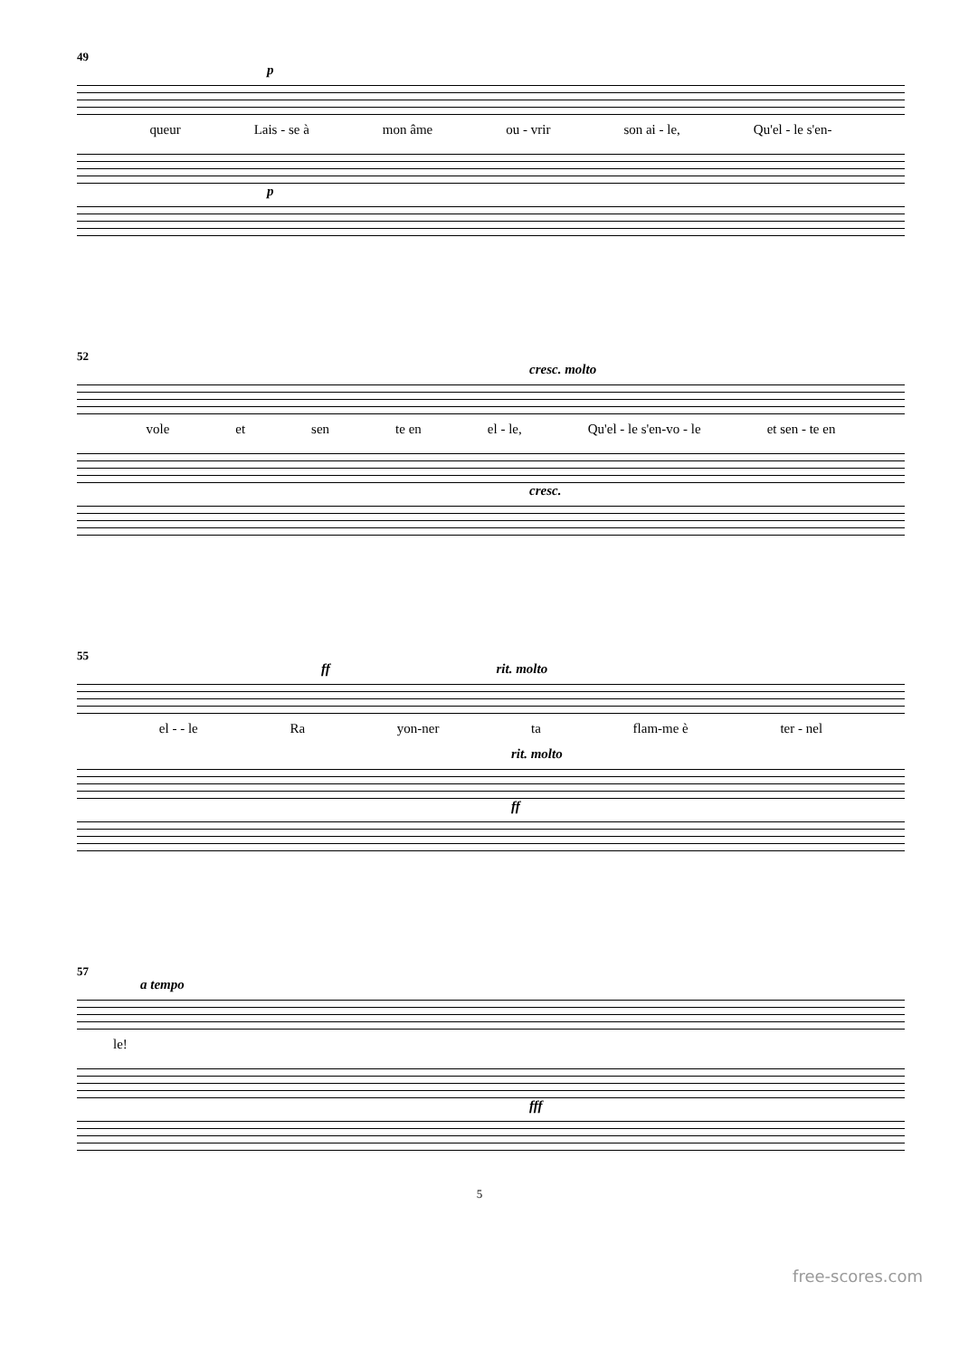49
p
queur Lais - se à mon âme ou - vrir son ai - le, Qu'el - le s'en-
p
52
cresc. molto
vole et sen te en el - le, Qu'el - le s'en-vo - le et sen - te en
cresc.
55
ff rit. molto
el - - le Ra yon-ner ta flam-me è ter - nel
rit. molto
ff
57
a tempo
le!
fff
5
free-scores.com